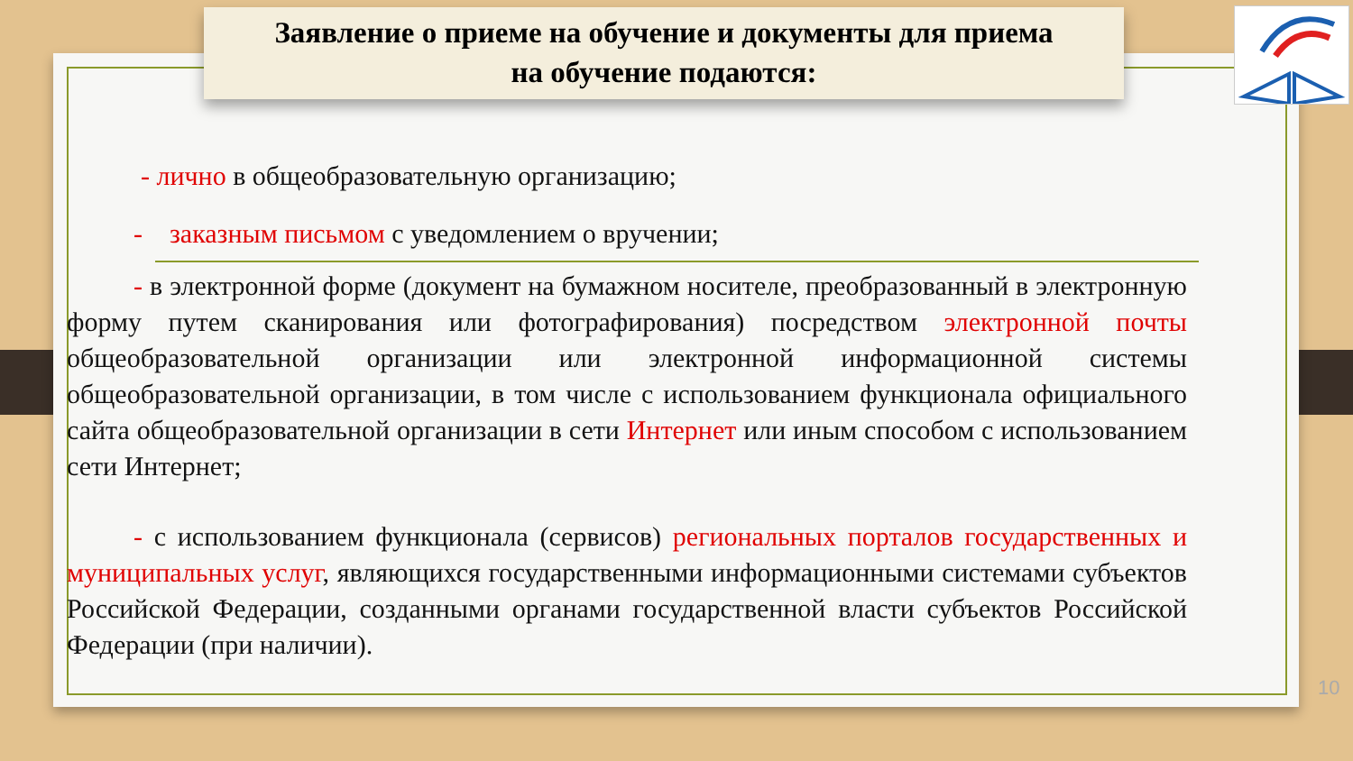Заявление о приеме на обучение и документы для приема
на обучение подаются:
- лично в общеобразовательную организацию;
- заказным письмом с уведомлением о вручении;
- в электронной форме (документ на бумажном носителе, преобразованный в электронную форму путем сканирования или фотографирования) посредством электронной почты общеобразовательной организации или электронной информационной системы общеобразовательной организации, в том числе с использованием функционала официального сайта общеобразовательной организации в сети Интернет или иным способом с использованием сети Интернет;
- с использованием функционала (сервисов) региональных порталов государственных и муниципальных услуг, являющихся государственными информационными системами субъектов Российской Федерации, созданными органами государственной власти субъектов Российской Федерации (при наличии).
10